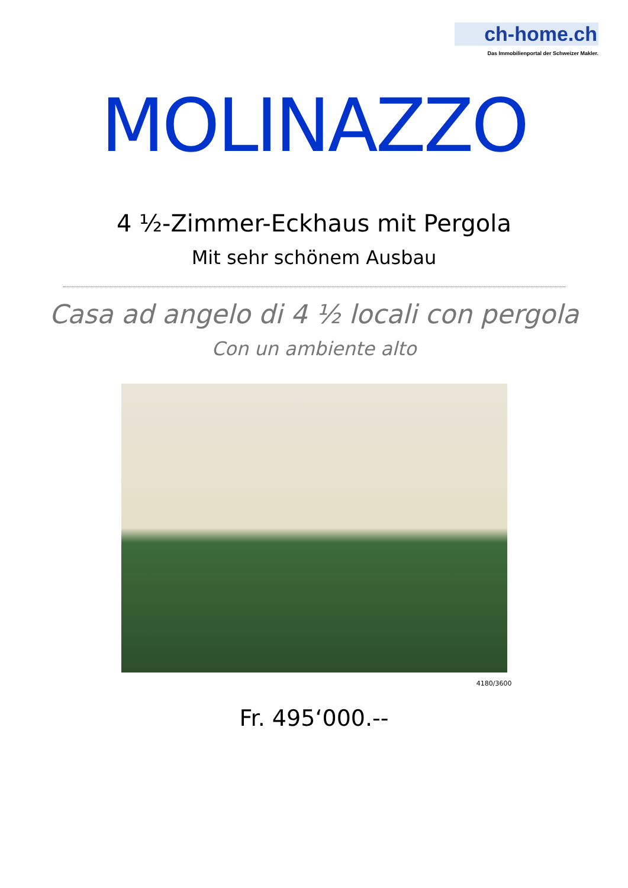ch-home.ch
Das Immobilienportal der Schweizer Makler.
MOLINAZZO
4 ½-Zimmer-Eckhaus mit Pergola
Mit sehr schönem Ausbau
Casa ad angelo di 4 ½ locali con pergola
Con un ambiente alto
4180/3600
Fr. 495‘000.--